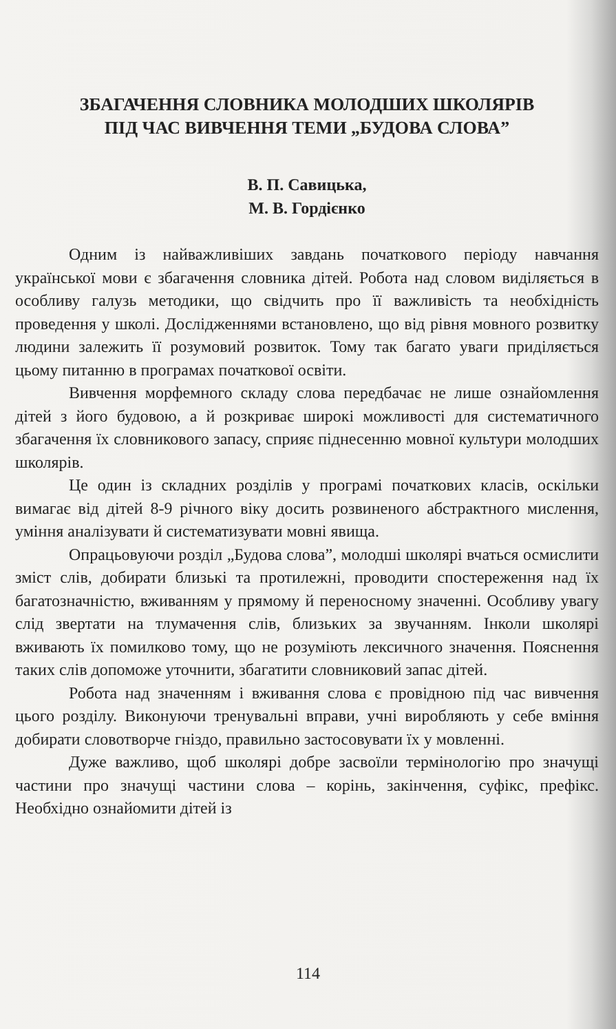ЗБАГАЧЕННЯ СЛОВНИКА МОЛОДШИХ ШКОЛЯРІВ
ПІД ЧАС ВИВЧЕННЯ ТЕМИ „БУДОВА СЛОВА”
В. П. Савицька,
М. В. Гордієнко
Одним із найважливіших завдань початкового періоду навчання української мови є збагачення словника дітей. Робота над словом виділяється в особливу галузь методики, що свідчить про її важливість та необхідність проведення у школі. Дослідженнями встановлено, що від рівня мовного розвитку людини залежить її розумовий розвиток. Тому так багато уваги приділяється цьому питанню в програмах початкової освіти.
Вивчення морфемного складу слова передбачає не лише ознайомлення дітей з його будовою, а й розкриває широкі можливості для систематичного збагачення їх словникового запасу, сприяє піднесенню мовної культури молодших школярів.
Це один із складних розділів у програмі початкових класів, оскільки вимагає від дітей 8-9 річного віку досить розвиненого абстрактного мислення, уміння аналізувати й систематизувати мовні явища.
Опрацьовуючи розділ „Будова слова”, молодші школярі вчаться осмислити зміст слів, добирати близькі та протилежні, проводити спостереження над їх багатозначністю, вживанням у прямому й переносному значенні. Особливу увагу слід звертати на тлумачення слів, близьких за звучанням. Інколи школярі вживають їх помилково тому, що не розуміють лексичного значення. Пояснення таких слів допоможе уточнити, збагатити словниковий запас дітей.
Робота над значенням і вживання слова є провідною під час вивчення цього розділу. Виконуючи тренувальні вправи, учні виробляють у себе вміння добирати словотворче гніздо, правильно застосовувати їх у мовленні.
Дуже важливо, щоб школярі добре засвоїли термінологію про значущі частини про значущі частини слова – корінь, закінчення, суфікс, префікс. Необхідно ознайомити дітей із
114